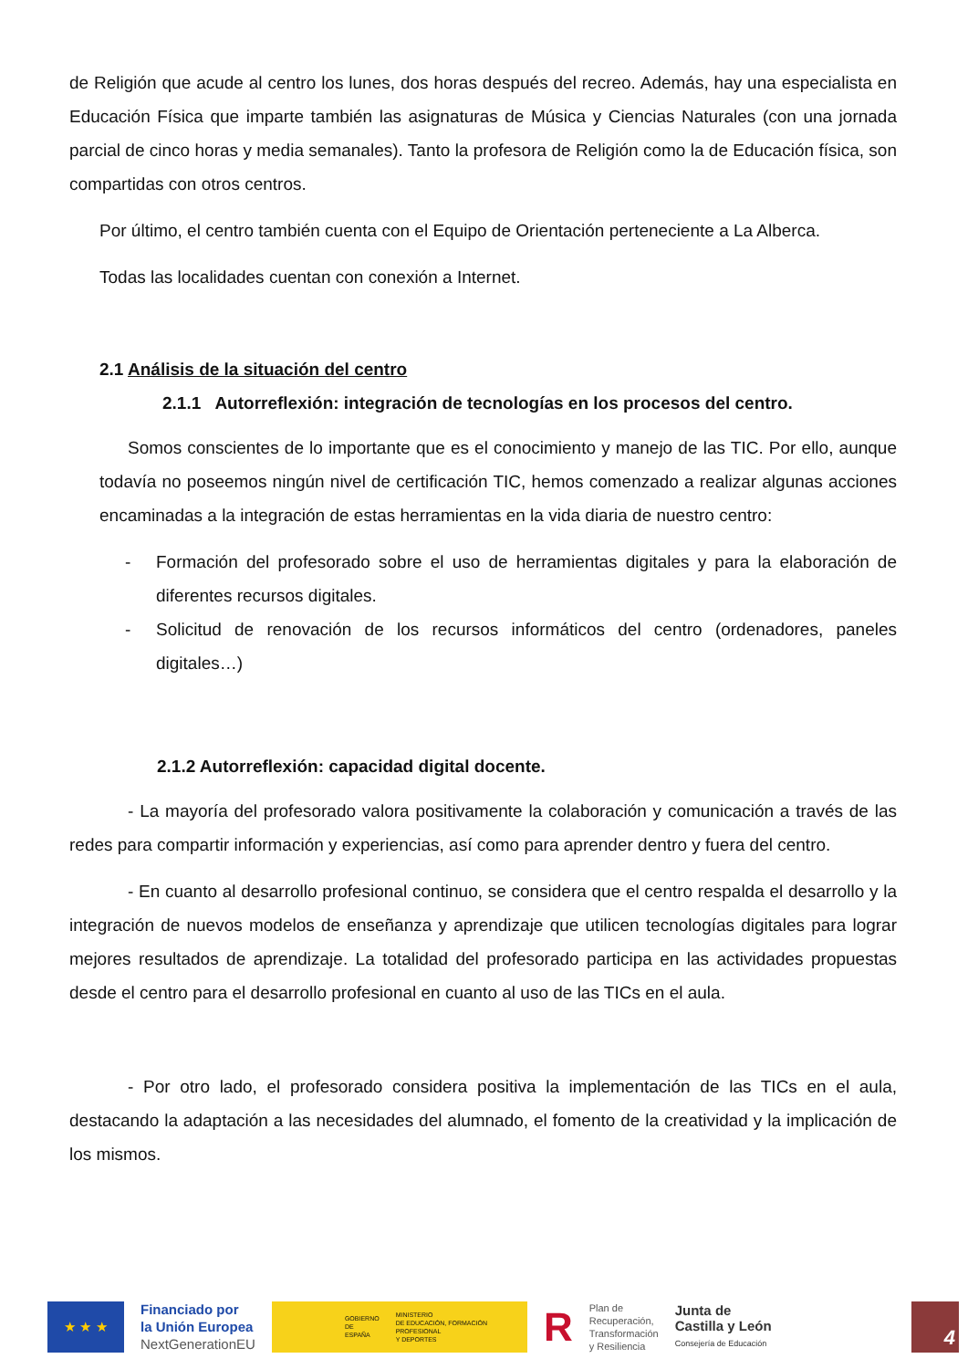de Religión que acude al centro los lunes, dos horas después del recreo. Además, hay una especialista en Educación Física que imparte también las asignaturas de Música y Ciencias Naturales (con una jornada parcial de cinco horas y media semanales). Tanto la profesora de Religión como la de Educación física, son compartidas con otros centros.
Por último, el centro también cuenta con el Equipo de Orientación perteneciente a La Alberca.
Todas las localidades cuentan con conexión a Internet.
2.1 Análisis de la situación del centro
2.1.1 Autorreflexión: integración de tecnologías en los procesos del centro.
Somos conscientes de lo importante que es el conocimiento y manejo de las TIC. Por ello, aunque todavía no poseemos ningún nivel de certificación TIC, hemos comenzado a realizar algunas acciones encaminadas a la integración de estas herramientas en la vida diaria de nuestro centro:
- Formación del profesorado sobre el uso de herramientas digitales y para la elaboración de diferentes recursos digitales.
- Solicitud de renovación de los recursos informáticos del centro (ordenadores, paneles digitales…)
2.1.2 Autorreflexión: capacidad digital docente.
- La mayoría del profesorado valora positivamente la colaboración y comunicación a través de las redes para compartir información y experiencias, así como para aprender dentro y fuera del centro.
- En cuanto al desarrollo profesional continuo, se considera que el centro respalda el desarrollo y la integración de nuevos modelos de enseñanza y aprendizaje que utilicen tecnologías digitales para lograr mejores resultados de aprendizaje. La totalidad del profesorado participa en las actividades propuestas desde el centro para el desarrollo profesional en cuanto al uso de las TICs en el aula.
- Por otro lado, el profesorado considera positiva la implementación de las TICs en el aula, destacando la adaptación a las necesidades del alumnado, el fomento de la creatividad y la implicación de los mismos.
★ ★ ★
Financiado por
la Unión Europea
NextGenerationEU
GOBIERNO
DE ESPAÑA MINISTERIO
DE EDUCACIÓN, FORMACIÓN PROFESIONAL
Y DEPORTES
R
Plan de
Recuperación,
Transformación
y Resiliencia
Junta de
Castilla y León
Consejería de Educación
4